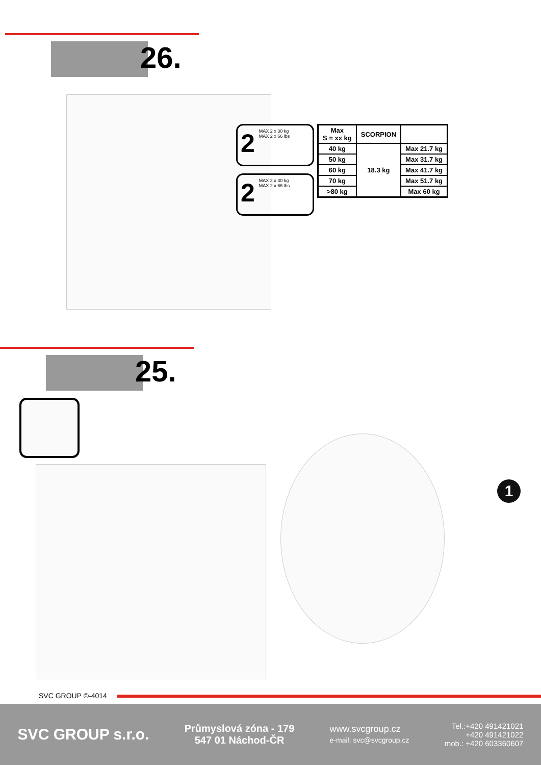26.
2 MAX 2 x 30 kg
MAX 2 x 66 lbs
2 MAX 2 x 30 kg
MAX 2 x 66 lbs
| Max S = xx kg | SCORPION | |
| --- | --- | --- |
| 40 kg | 18.3 kg | Max 21.7 kg |
| 50 kg | | Max 31.7 kg |
| 60 kg | | Max 41.7 kg |
| 70 kg | | Max 51.7 kg |
| >80 kg | | Max 60 kg |
25.
1
SVC GROUP ©-4014
SVC GROUP s.r.o.
Průmyslová zóna - 179
547 01 Náchod-ČR
www.svcgroup.cz
e-mail: svc@svcgroup.cz
Tel.:+420 491421021
+420 491421022
mob.: +420 603360607